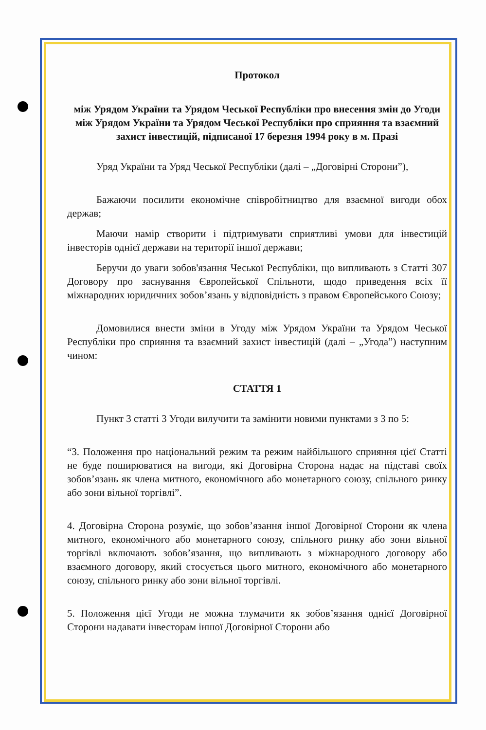Протокол
між Урядом України та Урядом Чеської Республіки про внесення змін до Угоди між Урядом України та Урядом Чеської Республіки про сприяння та взаємний захист інвестицій, підписаної 17 березня 1994 року в м. Празі
Уряд України та Уряд Чеської Республіки (далі – „Договірні Сторони”),
Бажаючи посилити економічне співробітництво для взаємної вигоди обох держав;
Маючи намір створити і підтримувати сприятливі умови для інвестицій інвесторів однієї держави на території іншої держави;
Беручи до уваги зобов'язання Чеської Республіки, що випливають з Статті 307 Договору про заснування Європейської Спільноти, щодо приведення всіх її міжнародних юридичних зобов’язань у відповідність з правом Європейського Союзу;
Домовилися внести зміни в Угоду між Урядом України та Урядом Чеської Республіки про сприяння та взаємний захист інвестицій (далі – „Угода”) наступним чином:
СТАТТЯ 1
Пункт 3 статті 3 Угоди вилучити та замінити новими пунктами з 3 по 5:
“3. Положення про національний режим та режим найбільшого сприяння цієї Статті не буде поширюватися на вигоди, які Договірна Сторона надає на підставі своїх зобов’язань як члена митного, економічного або монетарного союзу, спільного ринку або зони вільної торгівлі”.
4. Договірна Сторона розуміє, що зобов’язання іншої Договірної Сторони як члена митного, економічного або монетарного союзу, спільного ринку або зони вільної торгівлі включають зобов’язання, що випливають з міжнародного договору або взаємного договору, який стосується цього митного, економічного або монетарного союзу, спільного ринку або зони вільної торгівлі.
5. Положення цієї Угоди не можна тлумачити як зобов’язання однієї Договірної Сторони надавати інвесторам іншої Договірної Сторони або